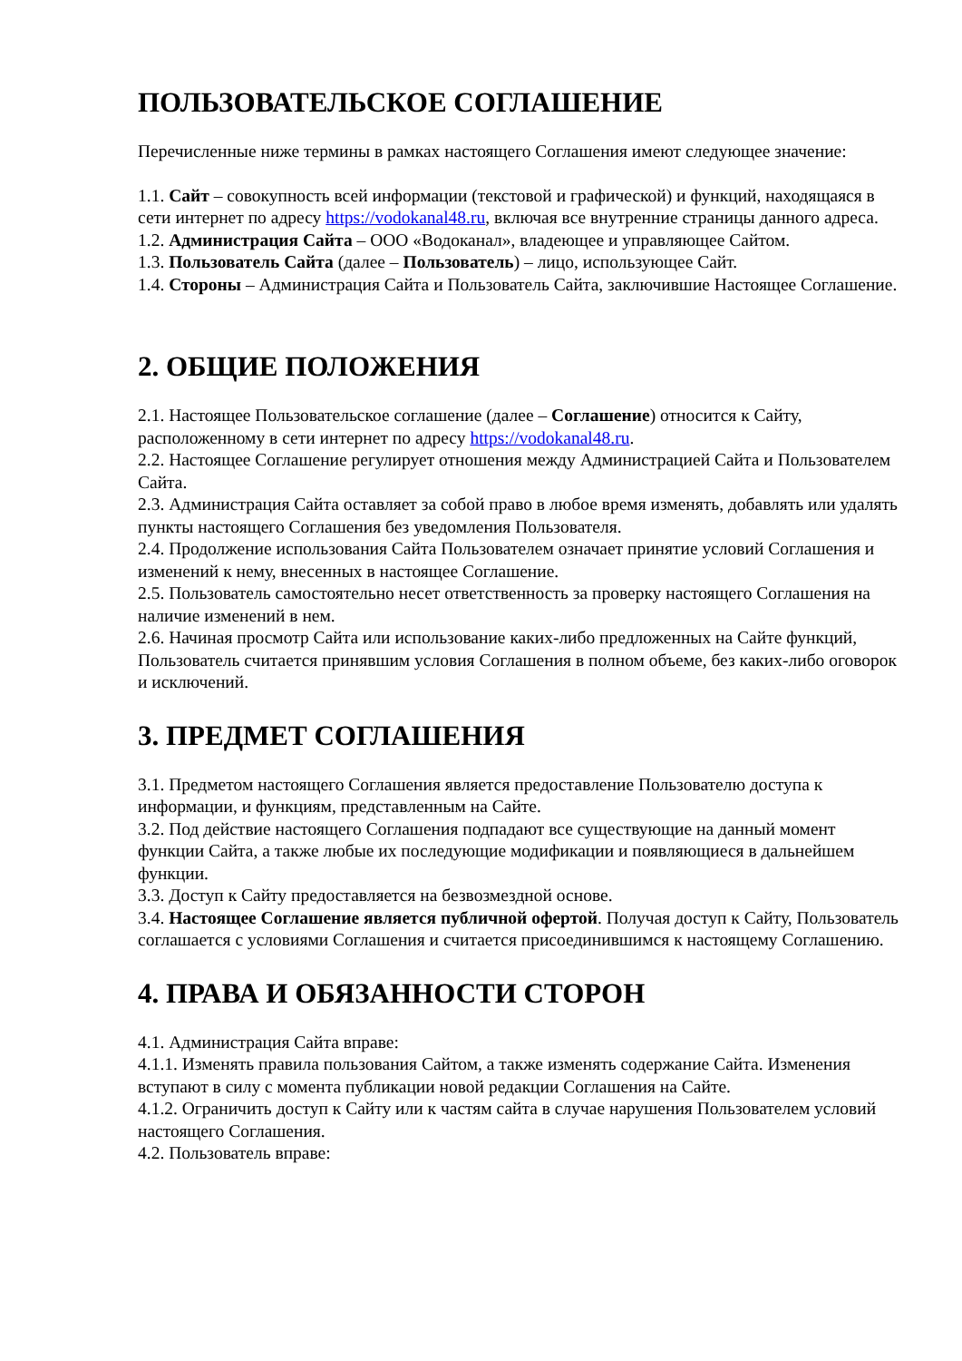ПОЛЬЗОВАТЕЛЬСКОЕ СОГЛАШЕНИЕ
Перечисленные ниже термины в рамках настоящего Соглашения имеют следующее значение:
1.1. Сайт – совокупность всей информации (текстовой и графической) и функций, находящаяся в сети интернет по адресу https://vodokanal48.ru, включая все внутренние страницы данного адреса.
1.2. Администрация Сайта – ООО «Водоканал», владеющее и управляющее Сайтом.
1.3. Пользователь Сайта (далее – Пользователь) – лицо, использующее Сайт.
1.4. Стороны – Администрация Сайта и Пользователь Сайта, заключившие Настоящее Соглашение.
2. ОБЩИЕ ПОЛОЖЕНИЯ
2.1. Настоящее Пользовательское соглашение (далее – Соглашение) относится к Сайту, расположенному в сети интернет по адресу https://vodokanal48.ru.
2.2. Настоящее Соглашение регулирует отношения между Администрацией Сайта и Пользователем Сайта.
2.3. Администрация Сайта оставляет за собой право в любое время изменять, добавлять или удалять пункты настоящего Соглашения без уведомления Пользователя.
2.4. Продолжение использования Сайта Пользователем означает принятие условий Соглашения и изменений к нему, внесенных в настоящее Соглашение.
2.5. Пользователь самостоятельно несет ответственность за проверку настоящего Соглашения на наличие изменений в нем.
2.6. Начиная просмотр Сайта или использование каких-либо предложенных на Сайте функций, Пользователь считается принявшим условия Соглашения в полном объеме, без каких-либо оговорок и исключений.
3. ПРЕДМЕТ СОГЛАШЕНИЯ
3.1. Предметом настоящего Соглашения является предоставление Пользователю доступа к информации, и функциям, представленным на Сайте.
3.2. Под действие настоящего Соглашения подпадают все существующие на данный момент функции Сайта, а также любые их последующие модификации и появляющиеся в дальнейшем функции.
3.3. Доступ к Сайту предоставляется на безвозмездной основе.
3.4. Настоящее Соглашение является публичной офертой. Получая доступ к Сайту, Пользователь соглашается с условиями Соглашения и считается присоединившимся к настоящему Соглашению.
4. ПРАВА И ОБЯЗАННОСТИ СТОРОН
4.1. Администрация Сайта вправе:
4.1.1. Изменять правила пользования Сайтом, а также изменять содержание Сайта. Изменения вступают в силу с момента публикации новой редакции Соглашения на Сайте.
4.1.2. Ограничить доступ к Сайту или к частям сайта в случае нарушения Пользователем условий настоящего Соглашения.
4.2. Пользователь вправе: